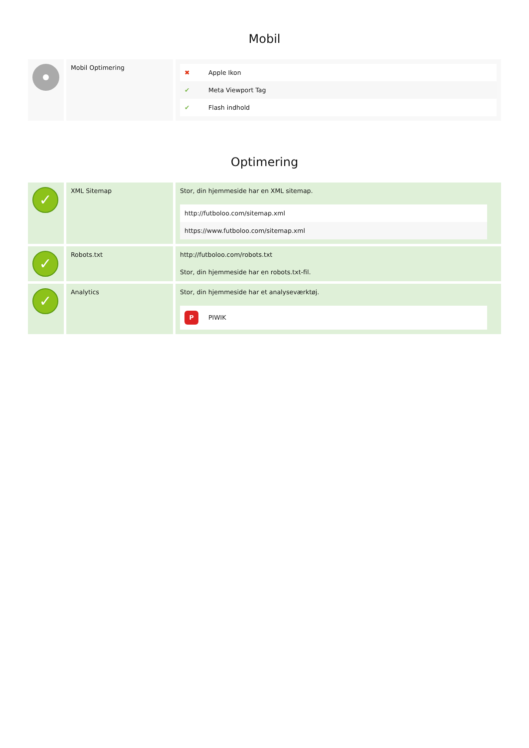Mobil
| | Mobil Optimering | / ✖ / Apple Ikon / / ✔ / Meta Viewport Tag / / ✔ / Flash indhold / |
Optimering
| ✓ | XML Sitemap | Stor, din hjemmeside har en XML sitemap. / http://futboloo.com/sitemap.xml / / https://www.futboloo.com/sitemap.xml / |
| ✓ | Robots.txt | http://futboloo.com/robots.txt Stor, din hjemmeside har en robots.txt-fil. |
| ✓ | Analytics | Stor, din hjemmeside har et analyseværktøj. / P PIWIK / |